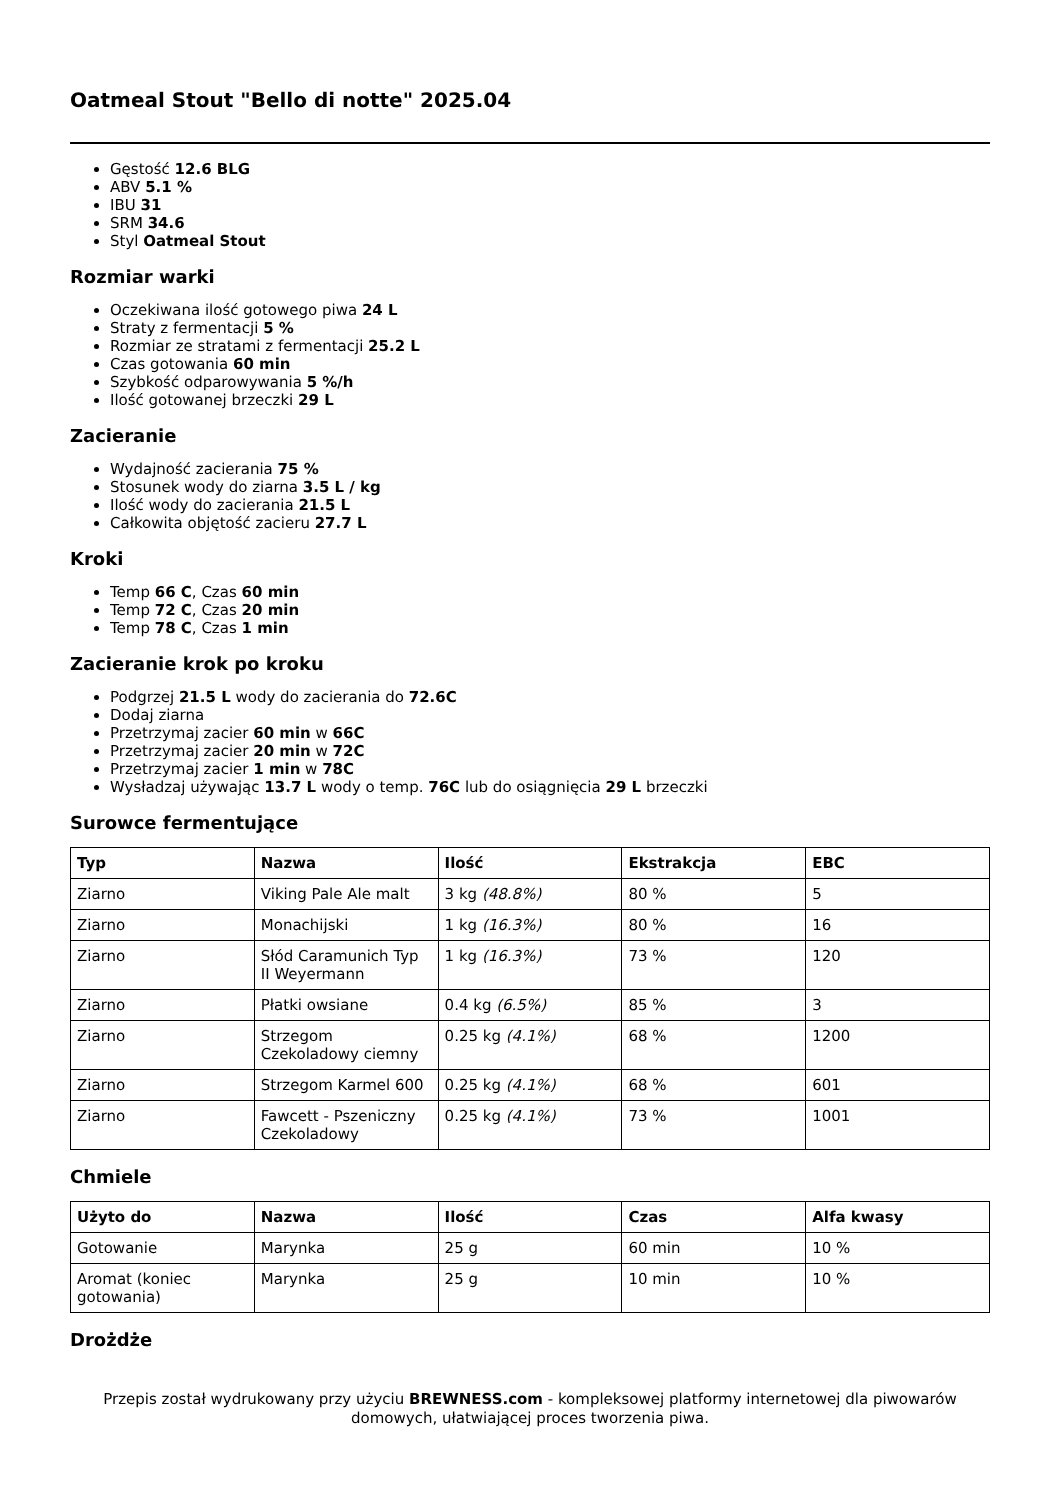Oatmeal Stout "Bello di notte" 2025.04
Gęstość 12.6 BLG
ABV 5.1 %
IBU 31
SRM 34.6
Styl Oatmeal Stout
Rozmiar warki
Oczekiwana ilość gotowego piwa 24 L
Straty z fermentacji 5 %
Rozmiar ze stratami z fermentacji 25.2 L
Czas gotowania 60 min
Szybkość odparowywania 5 %/h
Ilość gotowanej brzeczki 29 L
Zacieranie
Wydajność zacierania 75 %
Stosunek wody do ziarna 3.5 L / kg
Ilość wody do zacierania 21.5 L
Całkowita objętość zacieru 27.7 L
Kroki
Temp 66 C, Czas 60 min
Temp 72 C, Czas 20 min
Temp 78 C, Czas 1 min
Zacieranie krok po kroku
Podgrzej 21.5 L wody do zacierania do 72.6C
Dodaj ziarna
Przetrzymaj zacier 60 min w 66C
Przetrzymaj zacier 20 min w 72C
Przetrzymaj zacier 1 min w 78C
Wysładzaj używając 13.7 L wody o temp. 76C lub do osiągnięcia 29 L brzeczki
Surowce fermentujące
| Typ | Nazwa | Ilość | Ekstrakcja | EBC |
| --- | --- | --- | --- | --- |
| Ziarno | Viking Pale Ale malt | 3 kg (48.8%) | 80 % | 5 |
| Ziarno | Monachijski | 1 kg (16.3%) | 80 % | 16 |
| Ziarno | Słód Caramunich Typ II Weyermann | 1 kg (16.3%) | 73 % | 120 |
| Ziarno | Płatki owsiane | 0.4 kg (6.5%) | 85 % | 3 |
| Ziarno | Strzegom Czekoladowy ciemny | 0.25 kg (4.1%) | 68 % | 1200 |
| Ziarno | Strzegom Karmel 600 | 0.25 kg (4.1%) | 68 % | 601 |
| Ziarno | Fawcett - Pszeniczny Czekoladowy | 0.25 kg (4.1%) | 73 % | 1001 |
Chmiele
| Użyto do | Nazwa | Ilość | Czas | Alfa kwasy |
| --- | --- | --- | --- | --- |
| Gotowanie | Marynka | 25 g | 60 min | 10 % |
| Aromat (koniec gotowania) | Marynka | 25 g | 10 min | 10 % |
Drożdże
Przepis został wydrukowany przy użyciu BREWNESS.com - kompleksowej platformy internetowej dla piwowarów domowych, ułatwiającej proces tworzenia piwa.